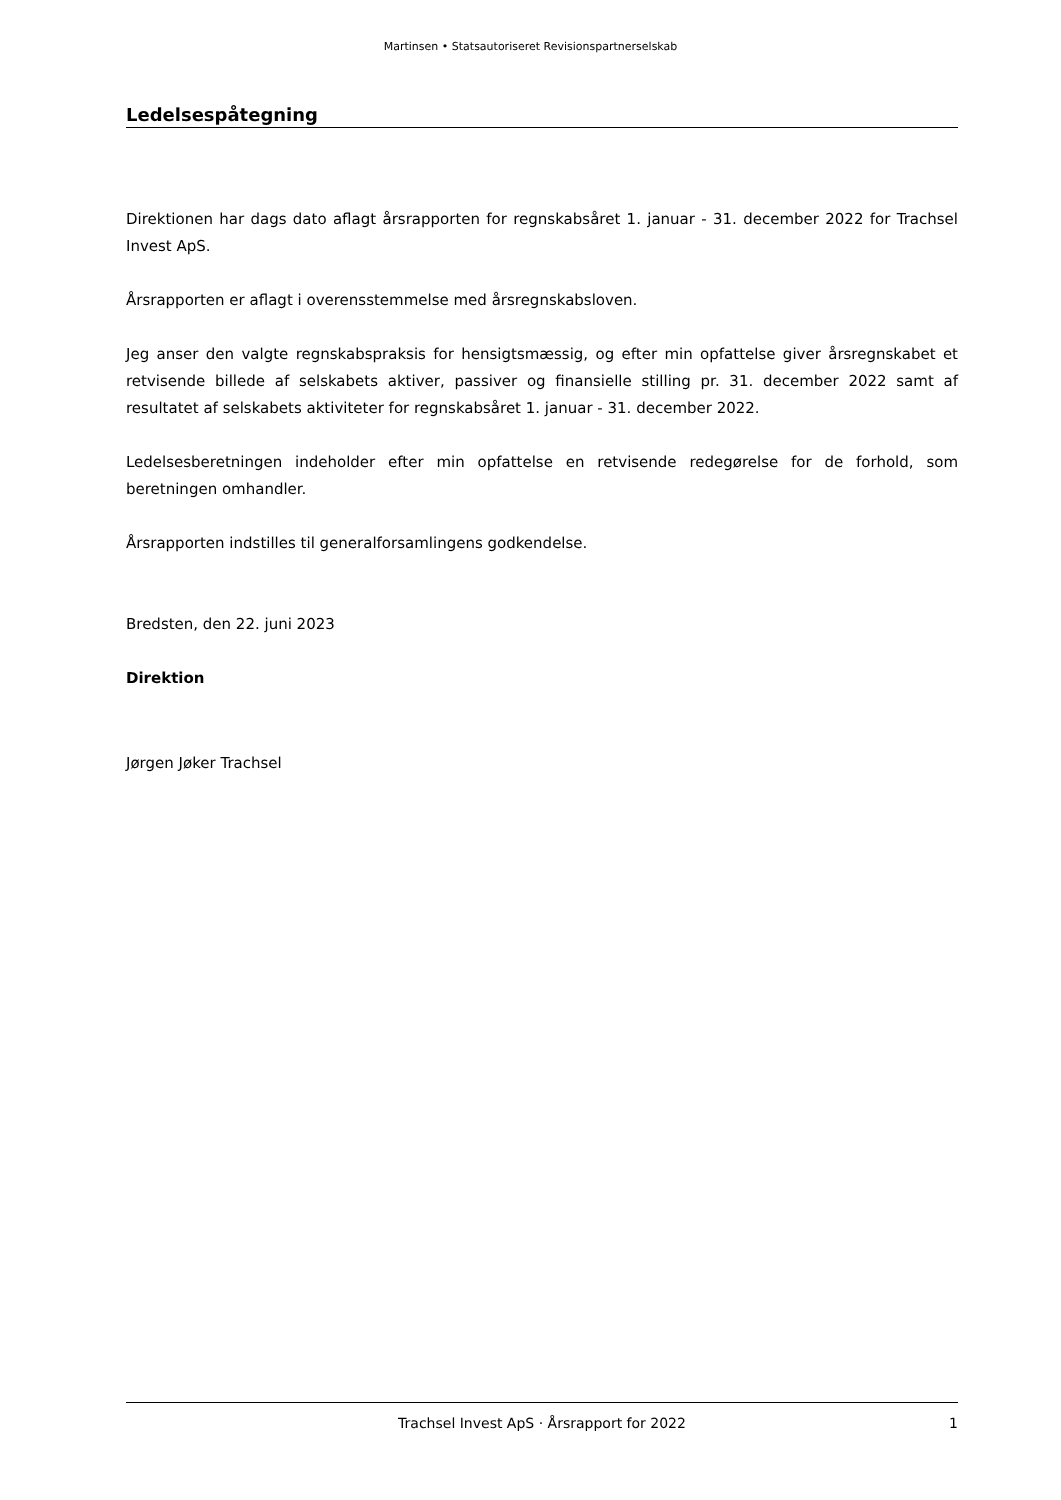Martinsen • Statsautoriseret Revisionspartnerselskab
Ledelsespåtegning
Direktionen har dags dato aflagt årsrapporten for regnskabsåret 1. januar - 31. december 2022 for Trachsel Invest ApS.
Årsrapporten er aflagt i overensstemmelse med årsregnskabsloven.
Jeg anser den valgte regnskabspraksis for hensigtsmæssig, og efter min opfattelse giver årsregnskabet et retvisende billede af selskabets aktiver, passiver og finansielle stilling pr. 31. december 2022 samt af resultatet af selskabets aktiviteter for regnskabsåret 1. januar - 31. december 2022.
Ledelsesberetningen indeholder efter min opfattelse en retvisende redegørelse for de forhold, som beretningen omhandler.
Årsrapporten indstilles til generalforsamlingens godkendelse.
Bredsten, den 22. juni 2023
Direktion
Jørgen Jøker Trachsel
Trachsel Invest ApS · Årsrapport for 2022 1